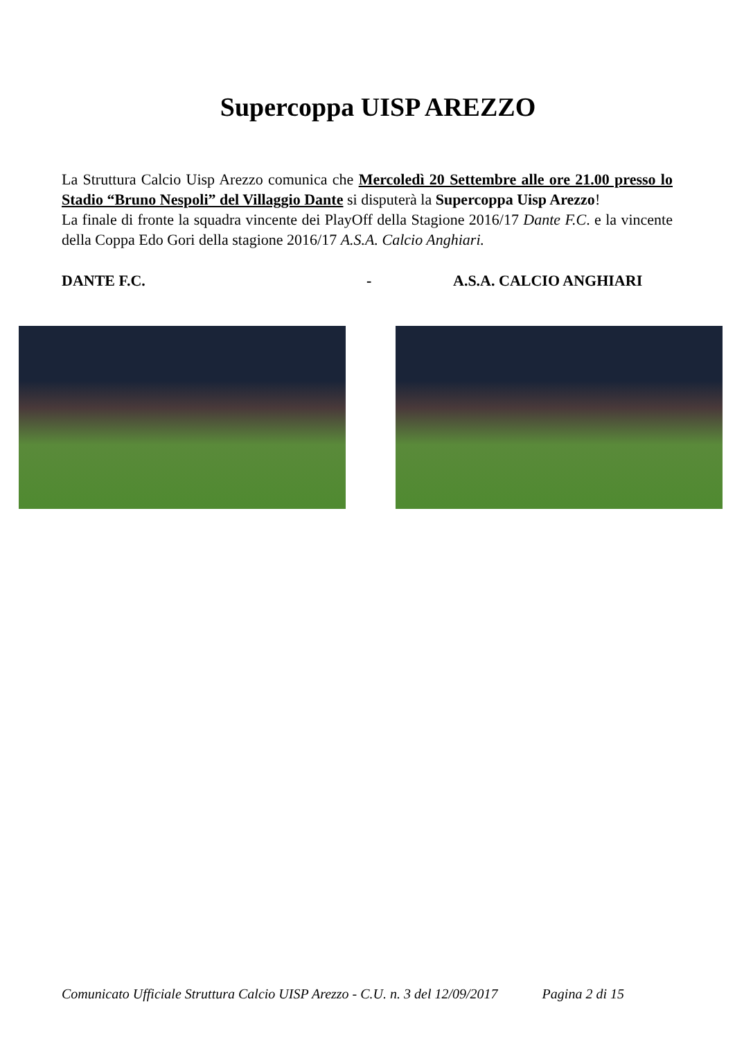Supercoppa UISP AREZZO
La Struttura Calcio Uisp Arezzo comunica che Mercoledì 20 Settembre alle ore 21.00 presso lo Stadio “Bruno Nespoli” del Villaggio Dante si disputerà la Supercoppa Uisp Arezzo!
La finale di fronte la squadra vincente dei PlayOff della Stagione 2016/17 Dante F.C. e la vincente della Coppa Edo Gori della stagione 2016/17 A.S.A. Calcio Anghiari.
DANTE F.C. - A.S.A. CALCIO ANGHIARI
Comunicato Ufficiale Struttura Calcio UISP Arezzo - C.U. n. 3 del 12/09/2017 Pagina 2 di 15